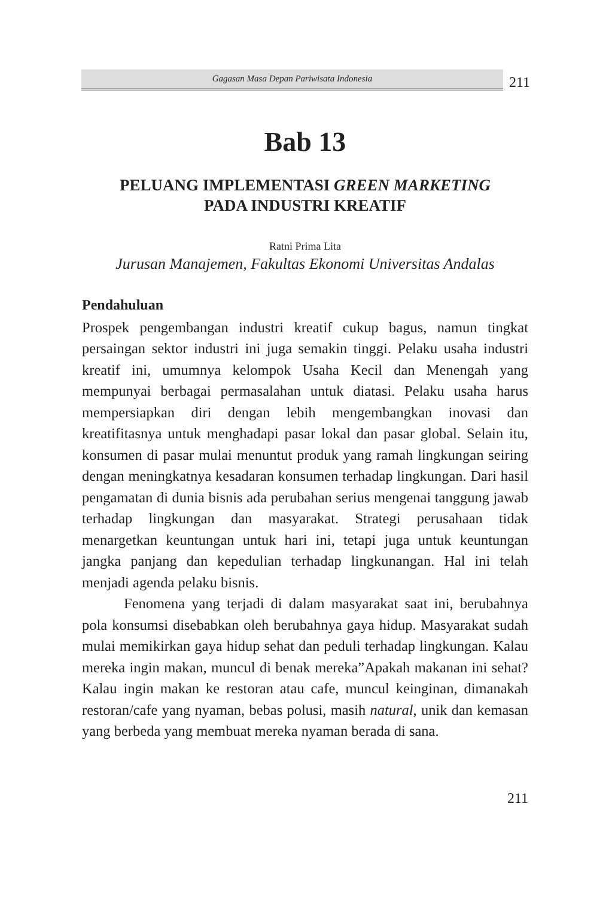Gagasan Masa Depan Pariwisata Indonesia
211
Bab 13
PELUANG IMPLEMENTASI GREEN MARKETING
PADA INDUSTRI KREATIF
Ratni Prima Lita
Jurusan Manajemen, Fakultas Ekonomi Universitas Andalas
Pendahuluan
Prospek pengembangan industri kreatif cukup bagus, namun tingkat persaingan sektor industri ini juga semakin tinggi. Pelaku usaha industri kreatif ini, umumnya kelompok Usaha Kecil dan Menengah yang mempunyai berbagai permasalahan untuk diatasi. Pelaku usaha harus mempersiapkan diri dengan lebih mengembangkan inovasi dan kreatifitasnya untuk menghadapi pasar lokal dan pasar global. Selain itu, konsumen di pasar mulai menuntut produk yang ramah lingkungan seiring dengan meningkatnya kesadaran konsumen terhadap lingkungan. Dari hasil pengamatan di dunia bisnis ada perubahan serius mengenai tanggung jawab terhadap lingkungan dan masyarakat. Strategi perusahaan tidak menargetkan keuntungan untuk hari ini, tetapi juga untuk keuntungan jangka panjang dan kepedulian terhadap lingkunangan. Hal ini telah menjadi agenda pelaku bisnis.
Fenomena yang terjadi di dalam masyarakat saat ini, berubahnya pola konsumsi disebabkan oleh berubahnya gaya hidup. Masyarakat sudah mulai memikirkan gaya hidup sehat dan peduli terhadap lingkungan. Kalau mereka ingin makan, muncul di benak mereka”Apakah makanan ini sehat? Kalau ingin makan ke restoran atau cafe, muncul keinginan, dimanakah restoran/cafe yang nyaman, bebas polusi, masih natural, unik dan kemasan yang berbeda yang membuat mereka nyaman berada di sana.
211